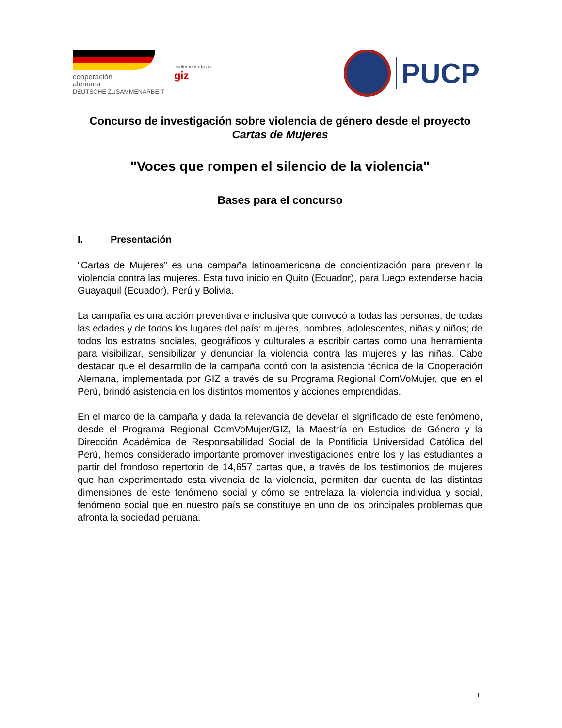cooperación
alemana
DEUTSCHE ZUSAMMENARBEIT
Implementada por
giz
PUCP
Concurso de investigación sobre violencia de género desde el proyecto Cartas de Mujeres
"Voces que rompen el silencio de la violencia"
Bases para el concurso
I. Presentación
“Cartas de Mujeres” es una campaña latinoamericana de concientización para prevenir la violencia contra las mujeres. Esta tuvo inicio en Quito (Ecuador), para luego extenderse hacia Guayaquil (Ecuador), Perú y Bolivia.
La campaña es una acción preventiva e inclusiva que convocó a todas las personas, de todas las edades y de todos los lugares del país: mujeres, hombres, adolescentes, niñas y niños; de todos los estratos sociales, geográficos y culturales a escribir cartas como una herramienta para visibilizar, sensibilizar y denunciar la violencia contra las mujeres y las niñas. Cabe destacar que el desarrollo de la campaña contó con la asistencia técnica de la Cooperación Alemana, implementada por GIZ a través de su Programa Regional ComVoMujer, que en el Perú, brindó asistencia en los distintos momentos y acciones emprendidas.
En el marco de la campaña y dada la relevancia de develar el significado de este fenómeno, desde el Programa Regional ComVoMujer/GIZ, la Maestría en Estudios de Género y la Dirección Académica de Responsabilidad Social de la Pontificia Universidad Católica del Perú, hemos considerado importante promover investigaciones entre los y las estudiantes a partir del frondoso repertorio de 14,657 cartas que, a través de los testimonios de mujeres que han experimentado esta vivencia de la violencia, permiten dar cuenta de las distintas dimensiones de este fenómeno social y cómo se entrelaza la violencia individua y social, fenómeno social que en nuestro país se constituye en uno de los principales problemas que afronta la sociedad peruana.
1